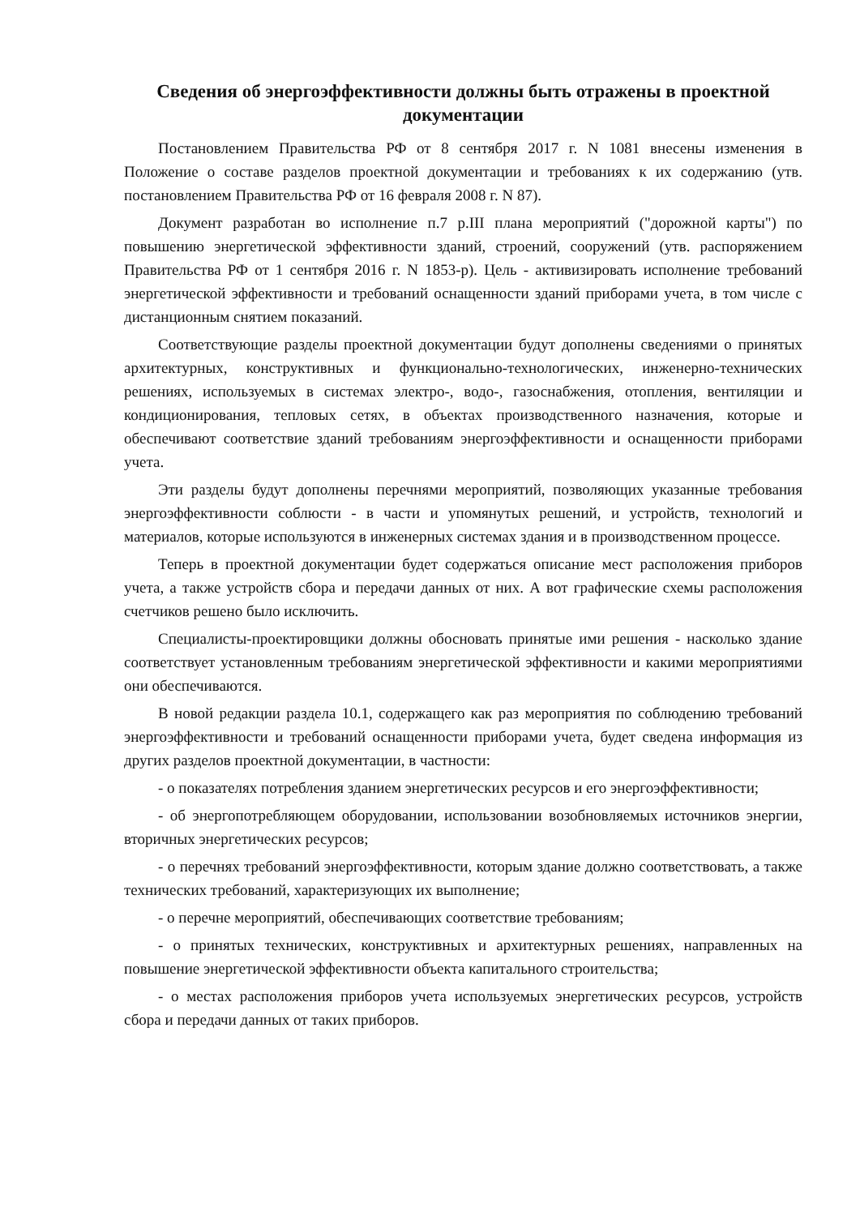Сведения об энергоэффективности должны быть отражены в проектной документации
Постановлением Правительства РФ от 8 сентября 2017 г. N 1081 внесены изменения в Положение о составе разделов проектной документации и требованиях к их содержанию (утв. постановлением Правительства РФ от 16 февраля 2008 г. N 87).
Документ разработан во исполнение п.7 р.III плана мероприятий ("дорожной карты") по повышению энергетической эффективности зданий, строений, сооружений (утв. распоряжением Правительства РФ от 1 сентября 2016 г. N 1853-р). Цель - активизировать исполнение требований энергетической эффективности и требований оснащенности зданий приборами учета, в том числе с дистанционным снятием показаний.
Соответствующие разделы проектной документации будут дополнены сведениями о принятых архитектурных, конструктивных и функционально-технологических, инженерно-технических решениях, используемых в системах электро-, водо-, газоснабжения, отопления, вентиляции и кондиционирования, тепловых сетях, в объектах производственного назначения, которые и обеспечивают соответствие зданий требованиям энергоэффективности и оснащенности приборами учета.
Эти разделы будут дополнены перечнями мероприятий, позволяющих указанные требования энергоэффективности соблюсти - в части и упомянутых решений, и устройств, технологий и материалов, которые используются в инженерных системах здания и в производственном процессе.
Теперь в проектной документации будет содержаться описание мест расположения приборов учета, а также устройств сбора и передачи данных от них. А вот графические схемы расположения счетчиков решено было исключить.
Специалисты-проектировщики должны обосновать принятые ими решения - насколько здание соответствует установленным требованиям энергетической эффективности и какими мероприятиями они обеспечиваются.
В новой редакции раздела 10.1, содержащего как раз мероприятия по соблюдению требований энергоэффективности и требований оснащенности приборами учета, будет сведена информация из других разделов проектной документации, в частности:
- о показателях потребления зданием энергетических ресурсов и его энергоэффективности;
- об энергопотребляющем оборудовании, использовании возобновляемых источников энергии, вторичных энергетических ресурсов;
- о перечнях требований энергоэффективности, которым здание должно соответствовать, а также технических требований, характеризующих их выполнение;
- о перечне мероприятий, обеспечивающих соответствие требованиям;
- о принятых технических, конструктивных и архитектурных решениях, направленных на повышение энергетической эффективности объекта капитального строительства;
- о местах расположения приборов учета используемых энергетических ресурсов, устройств сбора и передачи данных от таких приборов.